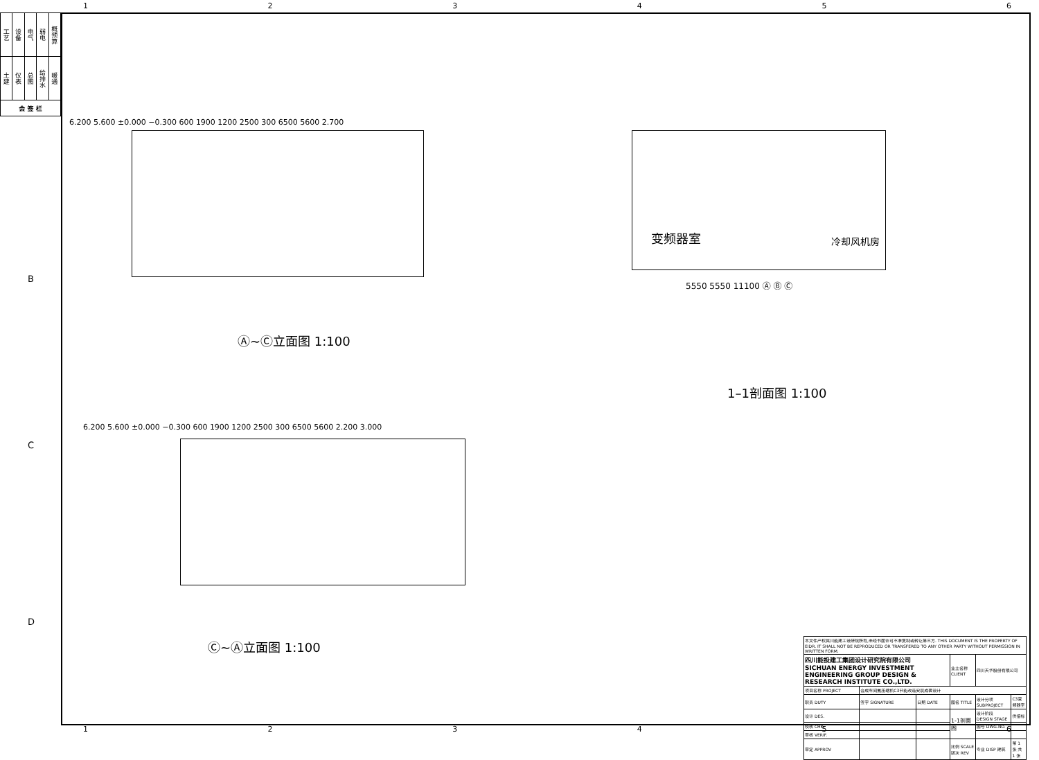123456
| 工艺 | 设备 | 电气 | 弱电 | 概预算 |
| 土建 | 仪表 | 总图 | 给排水 | 暖通 |
| 会 签 栏 | | | | |
Ⓐ~Ⓒ立面图 1:100
6.200 5.600 ±0.000 −0.300 600 1900 1200 2500 300 6500 5600 2.700
变频器室 冷却风机房
5550 5550 11100 Ⓐ Ⓑ Ⓒ
1–1剖面图 1:100
6.200 5.600 ±0.000 −0.300 600 1900 1200 2500 300 6500 5600 2.200 3.000
Ⓒ~Ⓐ立面图 1:100
B
C
D
| 本文件产权属川能建工设研院所有,未经书面许可不准复制或转让第三方. THIS DOCUMENT IS THE PROPERTY OF EIDR. IT SHALL NOT BE REPRODUCED OR TRANSFERED TO ANY OTHER PARTY WITHOUT PERMISSION IN WRITTEN FORM. | | | | | |
| 四川能投建工集团设计研究院有限公司 SICHUAN ENERGY INVESTMENT ENGINEERING GROUP DESIGN & RESEARCH INSTITUTE CO.,LTD. | | | 业主名称 CLIENT | 四川天华股份有限公司 | |
| 项目名称 PROJECT | 合成车间氨压缩机C3节能改造安装成套设计 | | | | |
| 职责 DUTY | 签字 SIGNATURE | 日期 DATE | 图名 TITLE | 设计分项 SUBPROJECT | C3变频器室 |
| 设计 DES. | | | 1-1剖面图 | 设计阶段 DESIGN STAGE | 供招标 |
| 校核 CHK. | | | | 图号 DWG.NO. | |
| 审核 VERIF. | | | | | |
| 审定 APPROV | | | 比例 SCALE 版次 REV | 专业 DISP 建筑 | 第 1 张 共 1 张 |
123456